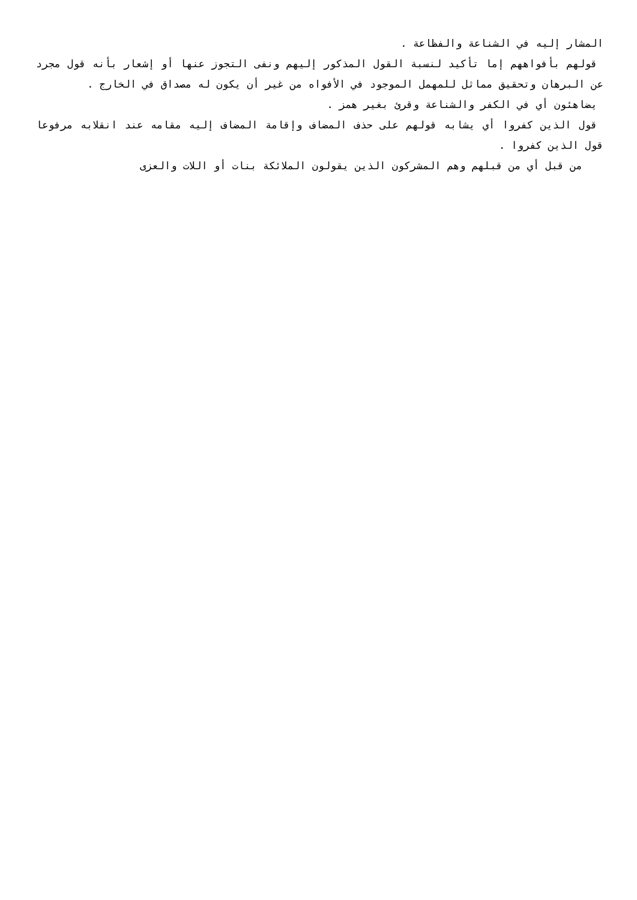المشار إليه في الشناعة والفظاعة .
قولهم بأفواههم إما تأكيد لنسبة القول المذكور إليهم ونفى التجوز عنها أو إشعار بأنه قول مجرد عن البرهان وتحقيق مماثل للمهمل الموجود في الأفواه من غير أن يكون له مصداق في الخارج .
يضاهئون أي في الكفر والشناعة وقرئ بغير همز .
قول الذين كفروا أي يشابه قولهم على حذف المضاف وإقامة المضاف إليه مقامه عند انقلابه مرفوعا قول الذين كفروا .
من قبل أي من قبلهم وهم المشركون الذين يقولون الملائكة بنات أو اللات والعزى